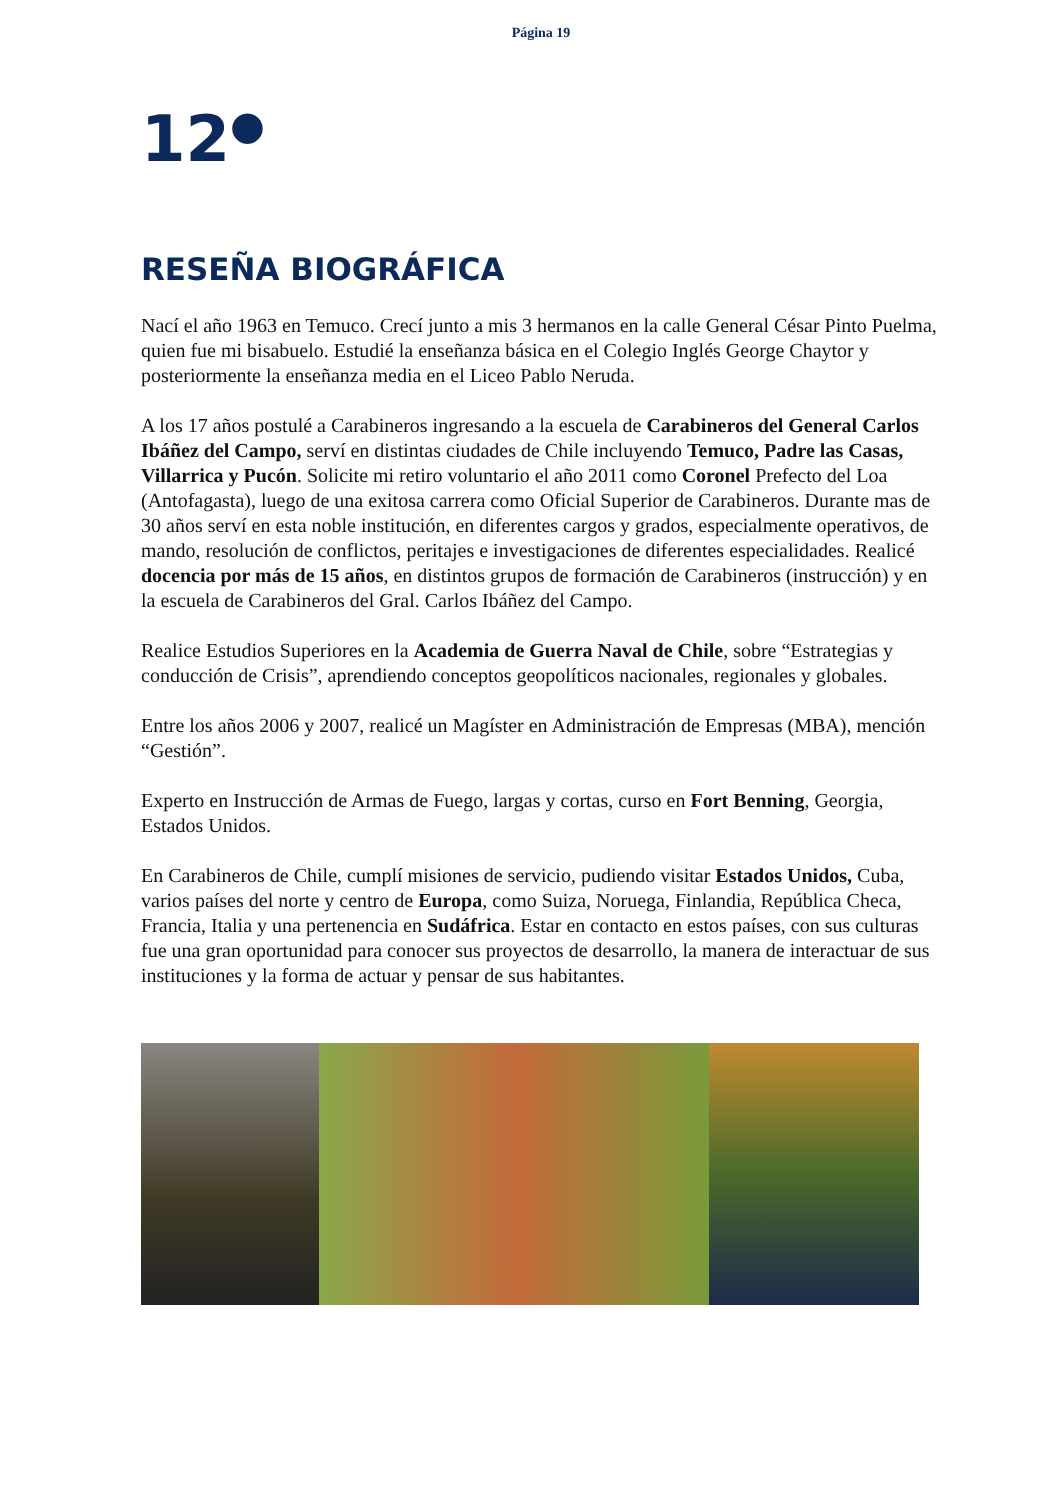Página 19
12<sup>●</sup>
RESEÑA BIOGRÁFICA
Nací el año 1963 en Temuco. Crecí junto a mis 3 hermanos en la calle General César Pinto Puelma, quien fue mi bisabuelo. Estudié la enseñanza básica en el Colegio Inglés George Chaytor y posteriormente la enseñanza media en el Liceo Pablo Neruda.
A los 17 años postulé a Carabineros ingresando a la escuela de Carabineros del General Carlos Ibáñez del Campo, serví en distintas ciudades de Chile incluyendo Temuco, Padre las Casas, Villarrica y Pucón. Solicite mi retiro voluntario el año 2011 como Coronel Prefecto del Loa (Antofagasta), luego de una exitosa carrera como Oficial Superior de Carabineros. Durante mas de 30 años serví en esta noble institución, en diferentes cargos y grados, especialmente operativos, de mando, resolución de conflictos, peritajes e investigaciones de diferentes especialidades. Realicé docencia por más de 15 años, en distintos grupos de formación de Carabineros (instrucción) y en la escuela de Carabineros del Gral. Carlos Ibáñez del Campo.
Realice Estudios Superiores en la Academia de Guerra Naval de Chile, sobre “Estrategias y conducción de Crisis”, aprendiendo conceptos geopolíticos nacionales, regionales y globales.
Entre los años 2006 y 2007, realicé un Magíster en Administración de Empresas (MBA), mención “Gestión”.
Experto en Instrucción de Armas de Fuego, largas y cortas, curso en Fort Benning, Georgia, Estados Unidos.
En Carabineros de Chile, cumplí misiones de servicio, pudiendo visitar Estados Unidos, Cuba, varios países del norte y centro de Europa, como Suiza, Noruega, Finlandia, República Checa, Francia, Italia y una pertenencia en Sudáfrica. Estar en contacto en estos países, con sus culturas fue una gran oportunidad para conocer sus proyectos de desarrollo, la manera de interactuar de sus instituciones y la forma de actuar y pensar de sus habitantes.